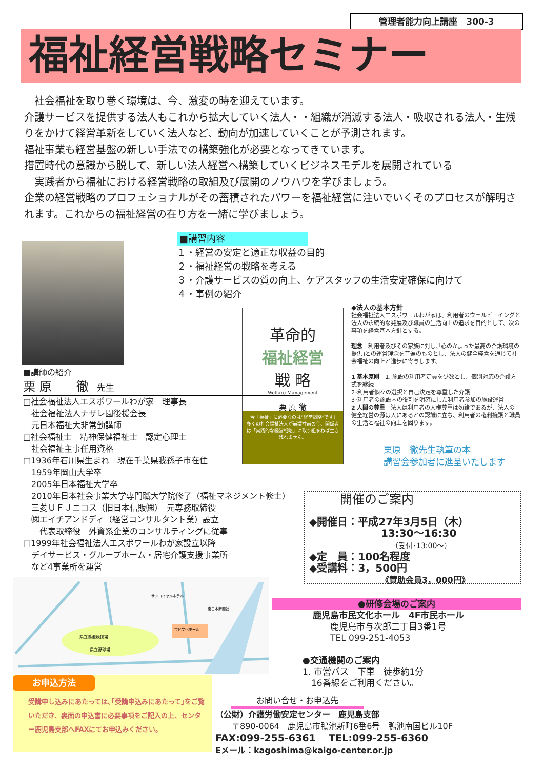管理者能力向上講座　300-3
福祉経営戦略セミナー
　社会福祉を取り巻く環境は、今、激変の時を迎えています。
介護サービスを提供する法人もこれから拡大していく法人・・組織が消滅する法人・吸収される法人・生残りをかけて経営革新をしていく法人など、動向が加速していくことが予測されます。
福祉事業も経営基盤の新しい手法での構築強化が必要となってきています。
措置時代の意識から脱して、新しい法人経営へ構築していくビジネスモデルを展開されている
　実践者から福祉における経営戦略の取組及び展開のノウハウを学びましょう。
企業の経営戦略のプロフェショナルがその蓄積されたパワーを福祉経営に注いでいくそのプロセスが解明されます。これからの福祉経営の在り方を一緒に学びましょう。
■講習内容
１・経営の安定と適正な収益の目的
２・福祉経営の戦略を考える
３・介護サービスの質の向上、ケアスタッフの生活安定確保に向けて
４・事例の紹介
革命的
福祉経営
戦 略
Welfare Management
栗 原 徹
今「福祉」に必要なのは“経営戦略”です!
多くの社会福祉法人が崩壊寸前の今、関係者は「実践的な経営戦略」に取り組まねば生き残れません。
◆法人の基本方針
社会福祉法人エスポワールわが家は、利用者のウェルビーイングと法人の永続的な発展及び職員の生活向上の追求を目的として、次の事項を経営基本方針とする。
理念　利用者及びその家族に対し､｢心のかよった最高の介護環境の提供｣との運営理念を普遍のものとし、法人の健全経営を通じて社会福祉の向上と進歩に寄与します。
1 基本原則　1. 施設の利用者定員を少数とし、個別対応の介護方式を継続
2･利用者個々の選択と自己決定を尊重した介護
3･利用者の施設内の役割を明確にした利用者参加の施設運営
2 人間の尊重　法人は利用者の人権尊重は勿論であるが、法人の健全経営の源は人にあるとの認識に立ち、利用者の権利擁護と職員の生活と福祉の向上を図ります。
栗原　徹先生執筆の本
講習会参加者に進呈いたします
■講師の紹介
栗 原　　徹　先生
□社会福祉法人エスポワールわが家　理事長
　社会福祉法人ナザレ園後援会長
　元日本福祉大非常勤講師
□社会福祉士　精神保健福祉士　認定心理士
　社会福祉主事任用資格
□1936年石川県生まれ　現在千葉県我孫子市在住
　1959年岡山大学卒
　2005年日本福祉大学卒
　2010年日本社会事業大学専門職大学院修了（福祉マネジメント修士）
　三菱ＵＦＪニコス（旧日本信販㈱）　元専務取締役
　㈱エイチアンドディ（経営コンサルタント業）設立
　　代表取締役　外資系企業のコンサルティングに従事
□1999年社会福祉法人エスポワールわが家設立以降
　デイサービス・グループホーム・居宅介護支援事業所
　など4事業所を運営
開催のご案内
◆開催日：平成27年3月5日（木）
13:30～16:30
（受付･13:00～）
◆定　員：100名程度
◆受講料：3，500円
《賛助会員3，000円》
県立鴨池競技場
県立野球場
市民文化ホール
サンロイヤルホテル
南日本新聞社
●研修会場のご案内
鹿児島市民文化ホール　4F市民ホール
　　鹿児島市与次郎二丁目3番1号
　　TEL 099-251-4053
●交通機関のご案内
1. 市営バス　下車　徒歩約1分
　16番線をご利用ください。
お申込方法
受講申し込みにあたっては､｢受講申込みにあたって｣をご覧いただき、裏面の申込書に必要事項をご記入の上、センター鹿児島支部へFAXにてお申込みください。
お問い合せ・お申込先
（公財）介護労働安定センター　鹿児島支部
　　〒890-0064　鹿児島市鴨池新町6番6号　鴨池南国ビル10F
FAX:099-255-6361　 TEL:099-255-6360
Eメール：kagoshima@kaigo-center.or.jp